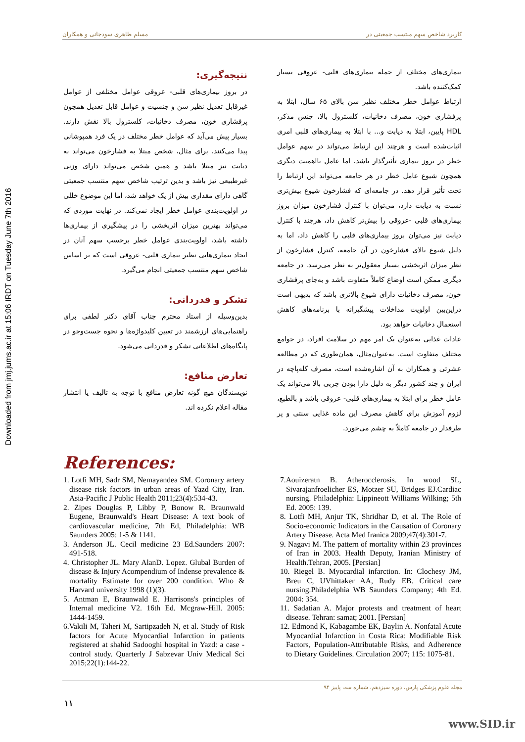Downloaded from jmj.jums.ac.ir at 15:06 IRDT on Tuesday June 7th 2016
کاربرد شاخص سهم منتسب جمعیتی در مسلم طاهری سودجانی و همکاران
بیماری‌های مختلف از جمله بیماری‌های قلبی- عروقی بسیار کمک‌کننده باشد.
ارتباط عوامل خطر مختلف نظیر سن بالای ۶۵ سال، ابتلا به پرفشاری خون، مصرف دخانیات، کلسترول بالا، جنس مذکر، HDL پایین، ابتلا به دیابت و... با ابتلا به بیماری‌های قلبی امری اثبات‌شده است و هرچند این ارتباط می‌تواند در سهم عوامل خطر در بروز بیماری تأثیرگذار باشد، اما عامل بااهمیت دیگری همچون شیوع عامل خطر در هر جامعه می‌تواند این ارتباط را تحت تأثیر قرار دهد. در جامعه‌ای که فشارخون شیوع بیش‌تری نسبت به دیابت دارد، می‌توان با کنترل فشارخون میزان بروز بیماری‌های قلبی -عروقی را بیش‌تر کاهش داد، هرچند با کنترل دیابت نیز می‌توان بروز بیماری‌های قلبی را کاهش داد، اما به دلیل شیوع بالای فشارخون در آن جامعه، کنترل فشارخون از نظر میزان اثربخشی بسیار معقول‌تر به نظر می‌رسد. در جامعه دیگری ممکن است اوضاع کاملاً متفاوت باشد و به‌جای پرفشاری خون، مصرف دخانیات دارای شیوع بالاتری باشد که بدیهی است دراین‌بین اولویت مداخلات پیشگیرانه با برنامه‌های کاهش استعمال دخانیات خواهد بود.
عادات غذایی به‌عنوان یک امر مهم در سلامت افراد، در جوامع مختلف متفاوت است. به‌عنوان‌مثال، همان‌طوری که در مطالعه عشرتی و همکاران به آن اشاره‌شده است، مصرف کله‌پاچه در ایران و چند کشور دیگر به دلیل دارا بودن چربی بالا می‌تواند یک عامل خطر برای ابتلا به بیماری‌های قلبی- عروقی باشد و بالطبع، لزوم آموزش برای کاهش مصرف این ماده غذایی سنتی و پر طرفدار در جامعه کاملاً به چشم می‌خورد.
نتیجه‌گیری:
در بروز بیماری‌های قلبی- عروقی عوامل مختلفی از عوامل غیرقابل تعدیل نظیر سن و جنسیت و عوامل قابل تعدیل همچون پرفشاری خون، مصرف دخانیات، کلسترول بالا نقش دارند. بسیار پیش می‌آید که عوامل خطر مختلف در یک فرد همپوشانی پیدا می‌کنند. برای مثال، شخص مبتلا به فشارخون می‌تواند به دیابت نیز مبتلا باشد و همین شخص می‌تواند دارای وزنی غیرطبیعی نیز باشد و بدین ترتیب شاخص سهم منتسب جمعیتی گاهی دارای مقداری بیش از یک خواهد شد، اما این موضوع خللی در اولویت‌بندی عوامل خطر ایجاد نمی‌کند. در نهایت موردی که می‌تواند بهترین میزان اثربخشی را در پیشگیری از بیماری‌ها داشته باشد، اولویت‌بندی عوامل خطر برحسب سهم آنان در ایجاد بیماری‌هایی نظیر بیماری قلبی- عروقی است که بر اساس شاخص سهم منتسب جمعیتی انجام می‌گیرد.
تشکر و قدردانی:
بدین‌وسیله از استاد محترم جناب آقای دکتر لطفی برای راهنمایی‌های ارزشمند در تعیین کلیدواژه‌ها و نحوه جست‌وجو در پایگاه‌های اطلاعاتی تشکر و قدردانی می‌شود.
تعارض منافع:
نویسندگان هیچ گونه تعارض منافع با توجه به تالیف یا انتشار مقاله اعلام نکرده اند.
References:
1. Lotfi MH, Sadr SM, Nemayandea SM. Coronary artery disease risk factors in urban areas of Yazd City, Iran. Asia-Pacific J Public Health 2011;23(4):534-43.
2. Zipes Douglas P, Libby P, Bonow R. Braunwald Eugene, Braunwald's Heart Disease: A text book of cardiovascular medicine, 7th Ed, Philadelphia: WB Saunders 2005: 1-5 & 1141.
3. Anderson JL. Cecil medicine 23 Ed.Saunders 2007: 491-518.
4. Christopher JL. Mary AlanD. Lopez. Glubal Burden of disease & Injury Acompendium of Indense prevalence & mortality Estimate for over 200 condition. Who & Harvard university 1998 (1)(3).
5. Antman E, Braunwald E. Harrisons's principles of Internal medicine V2. 16th Ed. Mcgraw-Hill. 2005: 1444-1459.
6.Vakili M, Taheri M, Sartipzadeh N, et al. Study of Risk factors for Acute Myocardial Infarction in patients registered at shahid Sadooghi hospital in Yazd: a case - control study. Quarterly J Sabzevar Univ Medical Sci 2015;22(1):144-22.
7.Aouizeratn B. Atherocclerosis. In wood SL, Sivarajanfroelicher ES, Motzer SU, Bridges EJ.Cardiac nursing. Philadelphia: Lippineott Williams Wilking; 5th Ed. 2005: 139.
8. Lotfi MH, Anjur TK, Shridhar D, et al. The Role of Socio-economic Indicators in the Causation of Coronary Artery Disease. Acta Med Iranica 2009;47(4):301-7.
9. Nagavi M. The pattern of mortality within 23 provinces of Iran in 2003. Health Deputy, Iranian Ministry of Health.Tehran, 2005. [Persian]
10. Riegel B. Myocardial infarction. In: Clochesy JM, Breu C, UVhittaker AA, Rudy EB. Critical care nursing.Philadelphia WB Saunders Company; 4th Ed. 2004: 354.
11. Sadatian A. Major protests and treatment of heart disease. Tehran: samat; 2001. [Persian]
12. Edmond K, Kabagambe EK, Baylin A. Nonfatal Acute Myocardial Infarction in Costa Rica: Modifiable Risk Factors, Population-Attributable Risks, and Adherence to Dietary Guidelines. Circulation 2007; 115: 1075-81.
مجله علوم پزشکی پارس، دوره سیزدهم، شماره سه، پاییز ۹۴
۱۱
www.SID.ir